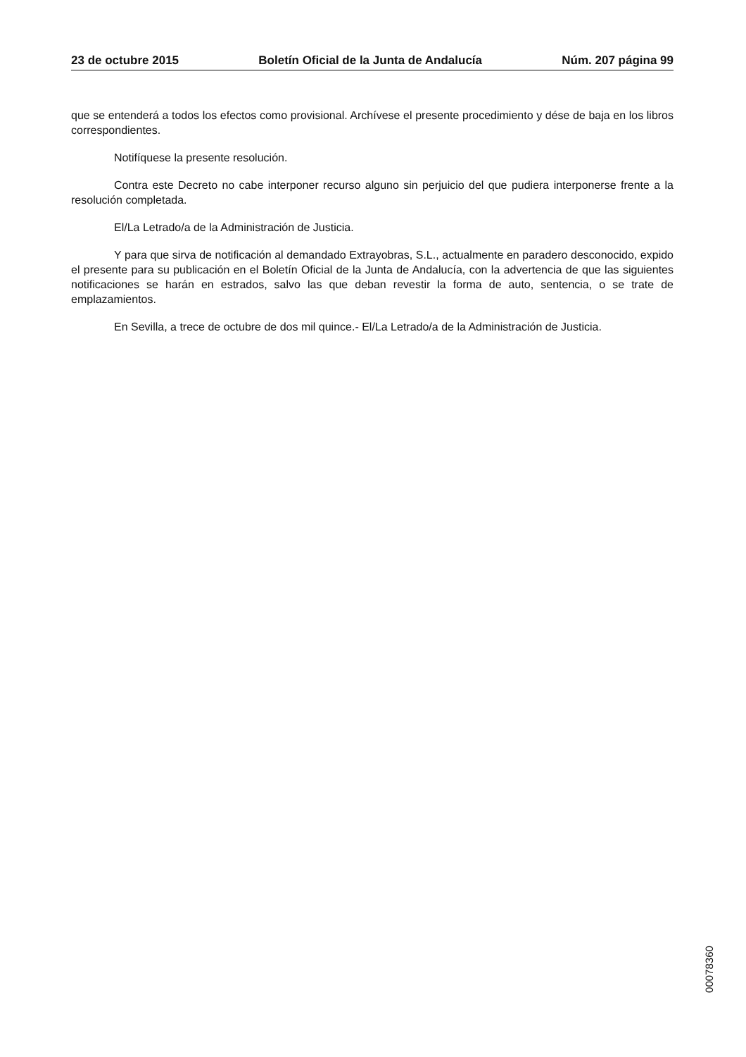23 de octubre 2015 Boletín Oficial de la Junta de Andalucía Núm. 207 página 99
que se entenderá a todos los efectos como provisional. Archívese el presente procedimiento y dése de baja en los libros correspondientes.
Notifíquese la presente resolución.
Contra este Decreto no cabe interponer recurso alguno sin perjuicio del que pudiera interponerse frente a la resolución completada.
El/La Letrado/a de la Administración de Justicia.
Y para que sirva de notificación al demandado Extrayobras, S.L., actualmente en paradero desconocido, expido el presente para su publicación en el Boletín Oficial de la Junta de Andalucía, con la advertencia de que las siguientes notificaciones se harán en estrados, salvo las que deban revestir la forma de auto, sentencia, o se trate de emplazamientos.
En Sevilla, a trece de octubre de dos mil quince.- El/La Letrado/a de la Administración de Justicia.
00078360